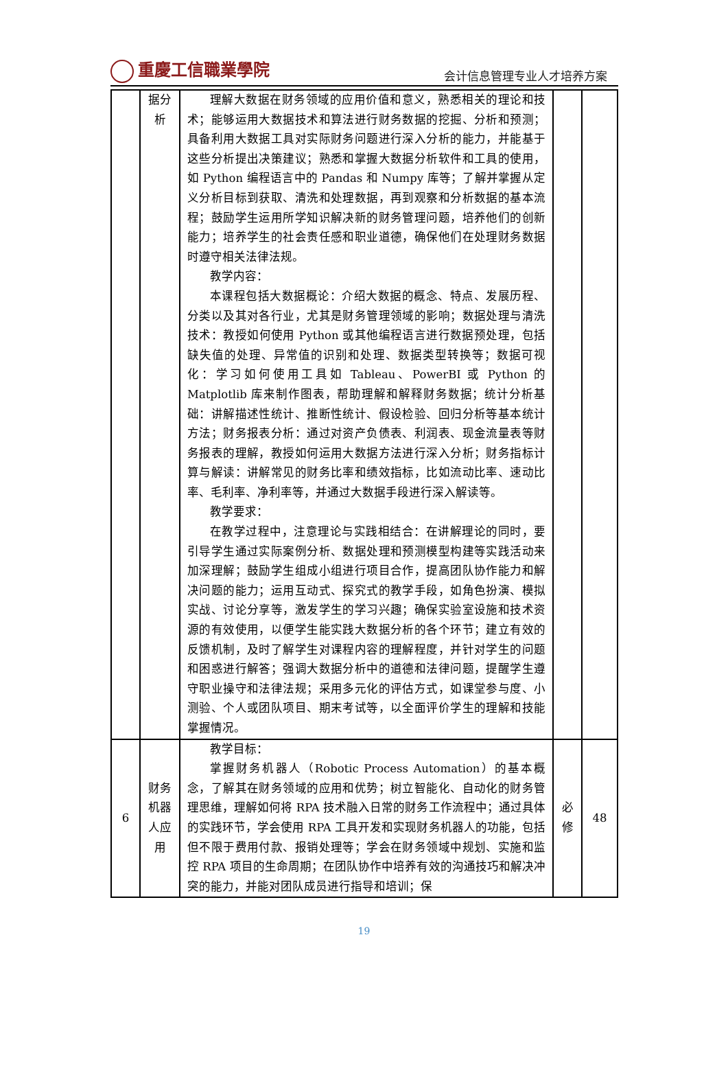重慶工信職業學院
会计信息管理专业人才培养方案
| | 据分析 | 理解大数据在财务领域的应用价值和意义，熟悉相关的理论和技术；能够运用大数据技术和算法进行财务数据的挖掘、分析和预测；具备利用大数据工具对实际财务问题进行深入分析的能力，并能基于这些分析提出决策建议；熟悉和掌握大数据分析软件和工具的使用，如 Python 编程语言中的 Pandas 和 Numpy 库等；了解并掌握从定义分析目标到获取、清洗和处理数据，再到观察和分析数据的基本流程；鼓励学生运用所学知识解决新的财务管理问题，培养他们的创新能力；培养学生的社会责任感和职业道德，确保他们在处理财务数据时遵守相关法律法规。 教学内容： 本课程包括大数据概论：介绍大数据的概念、特点、发展历程、分类以及其对各行业，尤其是财务管理领域的影响；数据处理与清洗技术：教授如何使用 Python 或其他编程语言进行数据预处理，包括缺失值的处理、异常值的识别和处理、数据类型转换等；数据可视化：学习如何使用工具如 Tableau、PowerBI 或 Python 的 Matplotlib 库来制作图表，帮助理解和解释财务数据；统计分析基础：讲解描述性统计、推断性统计、假设检验、回归分析等基本统计方法；财务报表分析：通过对资产负债表、利润表、现金流量表等财务报表的理解，教授如何运用大数据方法进行深入分析；财务指标计算与解读：讲解常见的财务比率和绩效指标，比如流动比率、速动比率、毛利率、净利率等，并通过大数据手段进行深入解读等。 教学要求： 在教学过程中，注意理论与实践相结合：在讲解理论的同时，要引导学生通过实际案例分析、数据处理和预测模型构建等实践活动来加深理解；鼓励学生组成小组进行项目合作，提高团队协作能力和解决问题的能力；运用互动式、探究式的教学手段，如角色扮演、模拟实战、讨论分享等，激发学生的学习兴趣；确保实验室设施和技术资源的有效使用，以便学生能实践大数据分析的各个环节；建立有效的反馈机制，及时了解学生对课程内容的理解程度，并针对学生的问题和困惑进行解答；强调大数据分析中的道德和法律问题，提醒学生遵守职业操守和法律法规；采用多元化的评估方式，如课堂参与度、小测验、个人或团队项目、期末考试等，以全面评价学生的理解和技能掌握情况。 | | |
| 6 | 财务机器人应用 | 教学目标： 掌握财务机器人（Robotic Process Automation）的基本概念，了解其在财务领域的应用和优势；树立智能化、自动化的财务管理思维，理解如何将 RPA 技术融入日常的财务工作流程中；通过具体的实践环节，学会使用 RPA 工具开发和实现财务机器人的功能，包括但不限于费用付款、报销处理等；学会在财务领域中规划、实施和监控 RPA 项目的生命周期；在团队协作中培养有效的沟通技巧和解决冲突的能力，并能对团队成员进行指导和培训；保 | 必修 | 48 |
19